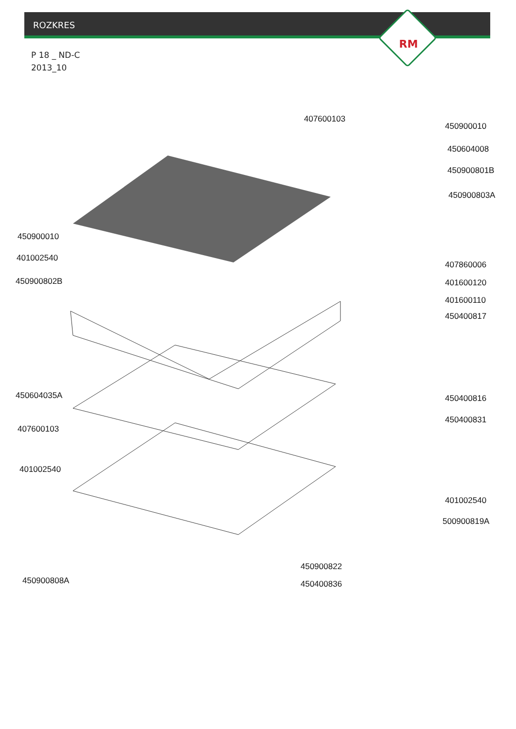ROZKRES
RM
P 18 _ ND-C
2013_10
407600103
450900010
450604008
450900801B
450900803A
450900010
401002540
450900802B
407860006
401600120
401600110
450400817
450604035A 450400816
450400831
407600103
401002540
401002540
500900819A
450900822
450900808A 450400836